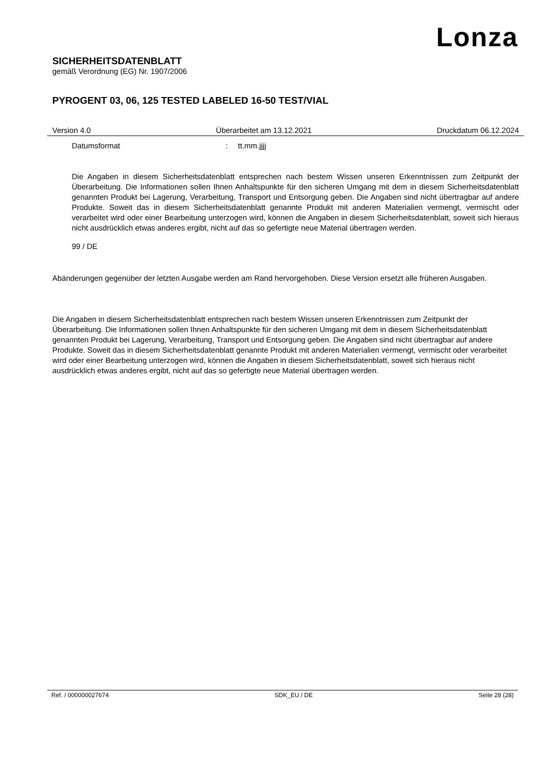Lonza
SICHERHEITSDATENBLATT
gemäß Verordnung (EG) Nr. 1907/2006
PYROGENT 03, 06, 125 TESTED LABELED 16-50 TEST/VIAL
Version 4.0 Überarbeitet am 13.12.2021 Druckdatum 06.12.2024
Datumsformat: tt.mm.jjjj
Die Angaben in diesem Sicherheitsdatenblatt entsprechen nach bestem Wissen unseren Erkenntnissen zum Zeitpunkt der Überarbeitung. Die Informationen sollen Ihnen Anhaltspunkte für den sicheren Umgang mit dem in diesem Sicherheitsdatenblatt genannten Produkt bei Lagerung, Verarbeitung, Transport und Entsorgung geben. Die Angaben sind nicht übertragbar auf andere Produkte. Soweit das in diesem Sicherheitsdatenblatt genannte Produkt mit anderen Materialien vermengt, vermischt oder verarbeitet wird oder einer Bearbeitung unterzogen wird, können die Angaben in diesem Sicherheitsdatenblatt, soweit sich hieraus nicht ausdrücklich etwas anderes ergibt, nicht auf das so gefertigte neue Material übertragen werden.
99 / DE
Abänderungen gegenüber der letzten Ausgabe werden am Rand hervorgehoben. Diese Version ersetzt alle früheren Ausgaben.
Die Angaben in diesem Sicherheitsdatenblatt entsprechen nach bestem Wissen unseren Erkenntnissen zum Zeitpunkt der Überarbeitung. Die Informationen sollen Ihnen Anhaltspunkte für den sicheren Umgang mit dem in diesem Sicherheitsdatenblatt genannten Produkt bei Lagerung, Verarbeitung, Transport und Entsorgung geben. Die Angaben sind nicht übertragbar auf andere Produkte. Soweit das in diesem Sicherheitsdatenblatt genannte Produkt mit anderen Materialien vermengt, vermischt oder verarbeitet wird oder einer Bearbeitung unterzogen wird, können die Angaben in diesem Sicherheitsdatenblatt, soweit sich hieraus nicht ausdrücklich etwas anderes ergibt, nicht auf das so gefertigte neue Material übertragen werden.
Ref. / 000000027674 SDK_EU / DE Seite 28 (28)